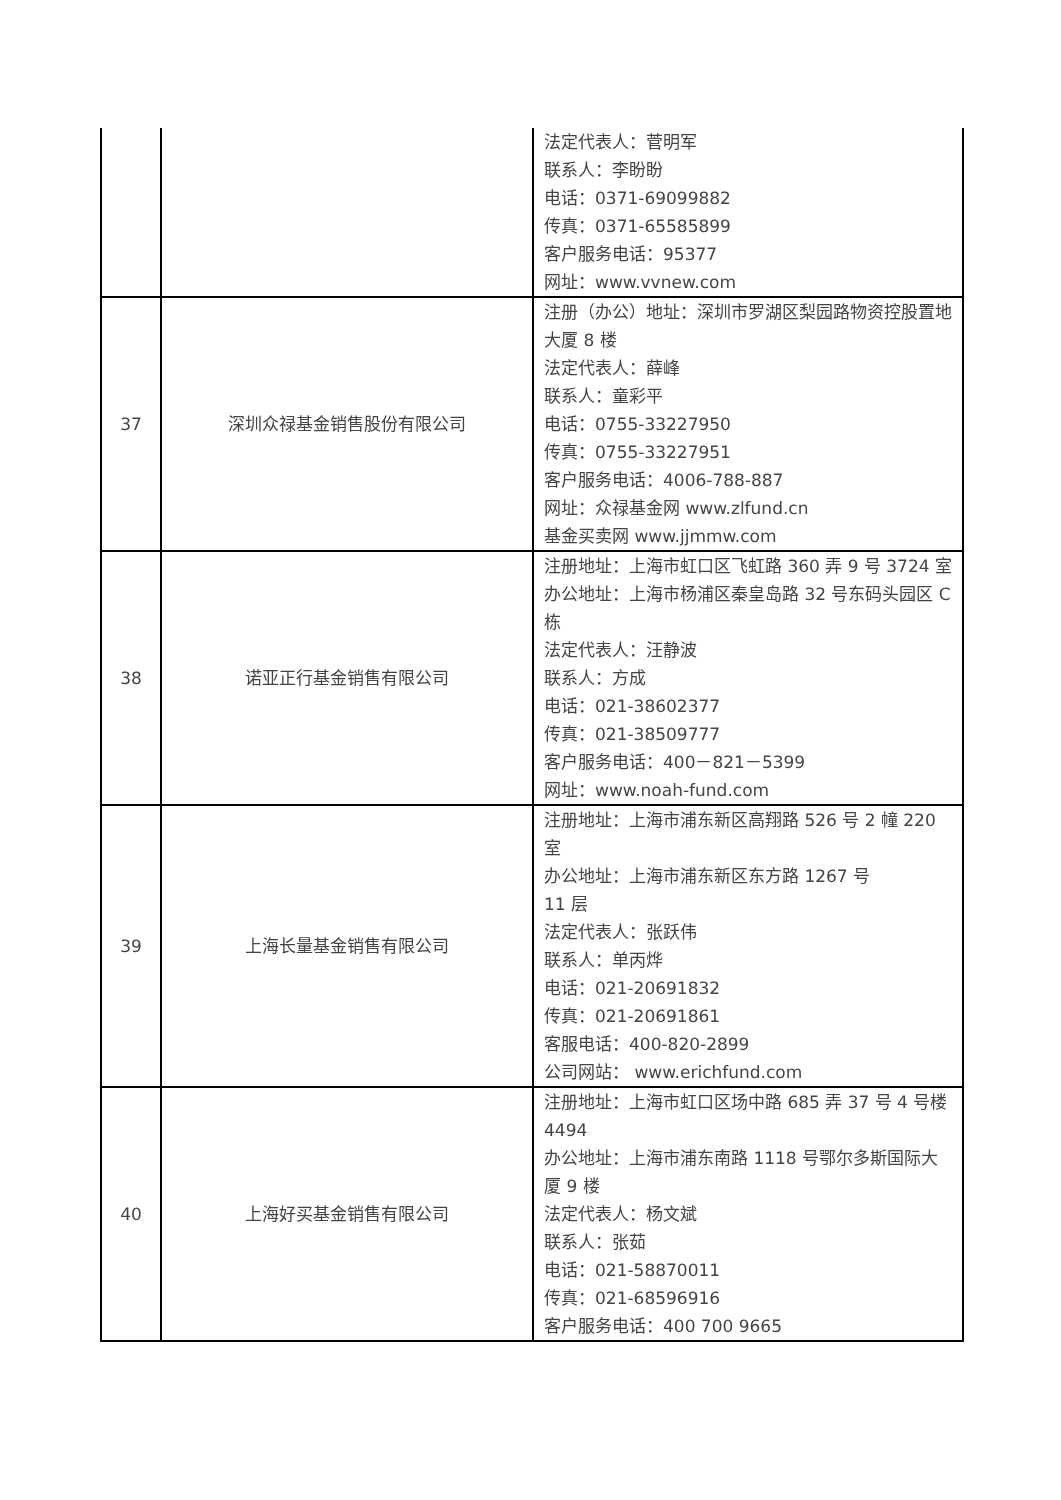| | | 法定代表人：菅明军 联系人：李盼盼 电话：0371-69099882 传真：0371-65585899 客户服务电话：95377 网址：www.vvnew.com |
| 37 | 深圳众禄基金销售股份有限公司 | 注册（办公）地址：深圳市罗湖区梨园路物资控股置地大厦 8 楼 法定代表人：薛峰 联系人：童彩平 电话：0755-33227950 传真：0755-33227951 客户服务电话：4006-788-887 网址：众禄基金网 www.zlfund.cn 基金买卖网 www.jjmmw.com |
| 38 | 诺亚正行基金销售有限公司 | 注册地址：上海市虹口区飞虹路 360 弄 9 号 3724 室 办公地址：上海市杨浦区秦皇岛路 32 号东码头园区 C 栋 法定代表人：汪静波 联系人：方成 电话：021-38602377 传真：021-38509777 客户服务电话：400－821－5399 网址：www.noah-fund.com |
| 39 | 上海长量基金销售有限公司 | 注册地址：上海市浦东新区高翔路 526 号 2 幢 220 室 办公地址：上海市浦东新区东方路 1267 号 11 层 法定代表人：张跃伟 联系人：单丙烨 电话：021-20691832 传真：021-20691861 客服电话：400-820-2899 公司网站： www.erichfund.com |
| 40 | 上海好买基金销售有限公司 | 注册地址：上海市虹口区场中路 685 弄 37 号 4 号楼 4494 办公地址：上海市浦东南路 1118 号鄂尔多斯国际大厦 9 楼 法定代表人：杨文斌 联系人：张茹 电话：021-58870011 传真：021-68596916 客户服务电话：400 700 9665 |